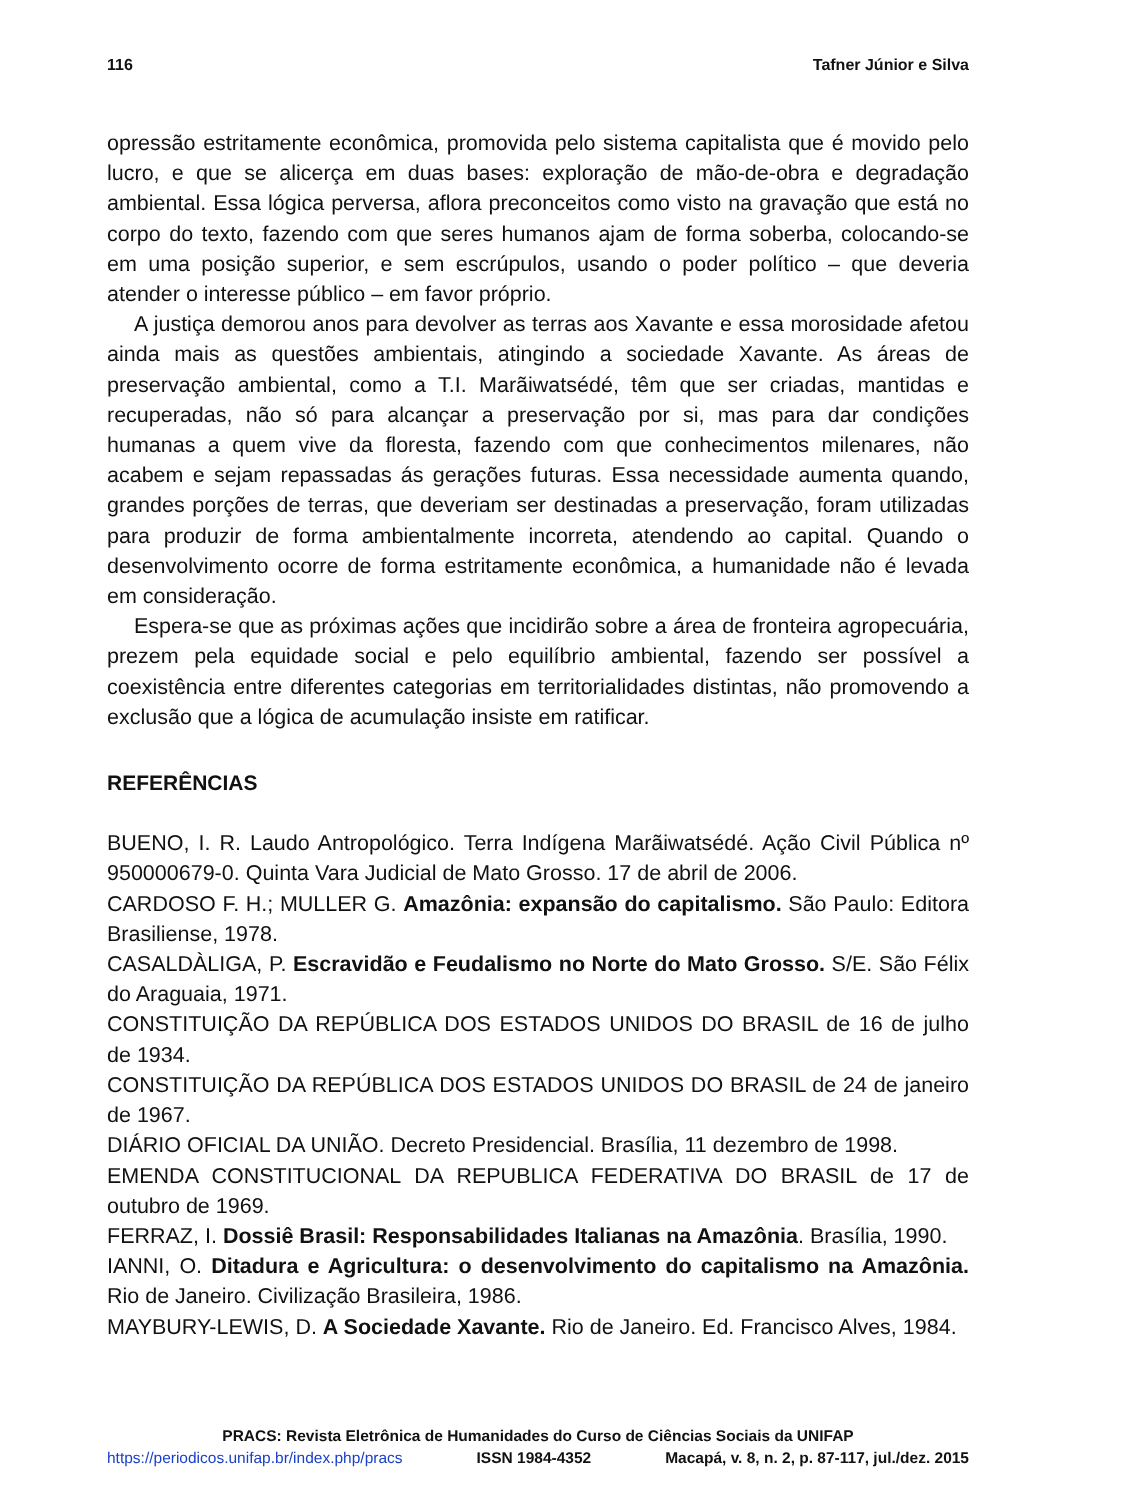116 Tafner Júnior e Silva
opressão estritamente econômica, promovida pelo sistema capitalista que é movido pelo lucro, e que se alicerça em duas bases: exploração de mão-de-obra e degradação ambiental. Essa lógica perversa, aflora preconceitos como visto na gravação que está no corpo do texto, fazendo com que seres humanos ajam de forma soberba, colocando-se em uma posição superior, e sem escrúpulos, usando o poder político – que deveria atender o interesse público – em favor próprio.
A justiça demorou anos para devolver as terras aos Xavante e essa morosidade afetou ainda mais as questões ambientais, atingindo a sociedade Xavante. As áreas de preservação ambiental, como a T.I. Marãiwatsédé, têm que ser criadas, mantidas e recuperadas, não só para alcançar a preservação por si, mas para dar condições humanas a quem vive da floresta, fazendo com que conhecimentos milenares, não acabem e sejam repassadas ás gerações futuras. Essa necessidade aumenta quando, grandes porções de terras, que deveriam ser destinadas a preservação, foram utilizadas para produzir de forma ambientalmente incorreta, atendendo ao capital. Quando o desenvolvimento ocorre de forma estritamente econômica, a humanidade não é levada em consideração.
Espera-se que as próximas ações que incidirão sobre a área de fronteira agropecuária, prezem pela equidade social e pelo equilíbrio ambiental, fazendo ser possível a coexistência entre diferentes categorias em territorialidades distintas, não promovendo a exclusão que a lógica de acumulação insiste em ratificar.
REFERÊNCIAS
BUENO, I. R. Laudo Antropológico. Terra Indígena Marãiwatsédé. Ação Civil Pública nº 950000679-0. Quinta Vara Judicial de Mato Grosso. 17 de abril de 2006.
CARDOSO F. H.; MULLER G. Amazônia: expansão do capitalismo. São Paulo: Editora Brasiliense, 1978.
CASALDÀLIGA, P. Escravidão e Feudalismo no Norte do Mato Grosso. S/E. São Félix do Araguaia, 1971.
CONSTITUIÇÃO DA REPÚBLICA DOS ESTADOS UNIDOS DO BRASIL de 16 de julho de 1934.
CONSTITUIÇÃO DA REPÚBLICA DOS ESTADOS UNIDOS DO BRASIL de 24 de janeiro de 1967.
DIÁRIO OFICIAL DA UNIÃO. Decreto Presidencial. Brasília, 11 dezembro de 1998.
EMENDA CONSTITUCIONAL DA REPUBLICA FEDERATIVA DO BRASIL de 17 de outubro de 1969.
FERRAZ, I. Dossiê Brasil: Responsabilidades Italianas na Amazônia. Brasília, 1990.
IANNI, O. Ditadura e Agricultura: o desenvolvimento do capitalismo na Amazônia. Rio de Janeiro. Civilização Brasileira, 1986.
MAYBURY-LEWIS, D. A Sociedade Xavante. Rio de Janeiro. Ed. Francisco Alves, 1984.
PRACS: Revista Eletrônica de Humanidades do Curso de Ciências Sociais da UNIFAP
https://periodicos.unifap.br/index.php/pracs ISSN 1984-4352 Macapá, v. 8, n. 2, p. 87-117, jul./dez. 2015